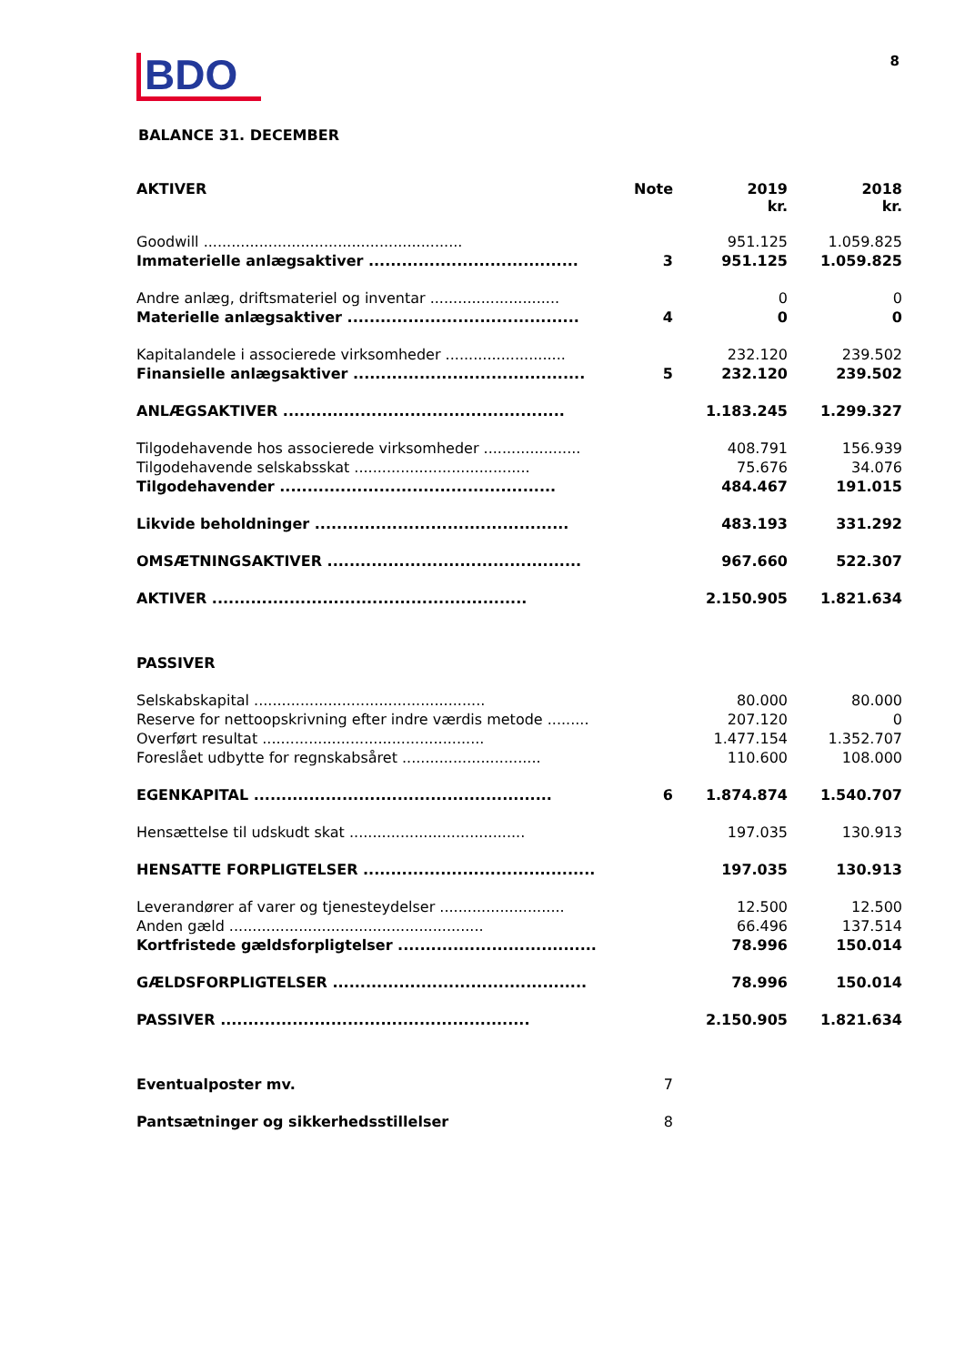BDO
8
BALANCE 31. DECEMBER
| AKTIVER | Note | 2019 kr. | 2018 kr. |
| --- | --- | --- | --- |
| Goodwill ........................................................ | | 951.125 | 1.059.825 |
| Immaterielle anlægsaktiver ...................................... | 3 | 951.125 | 1.059.825 |
| Andre anlæg, driftsmateriel og inventar ............................ | | 0 | 0 |
| Materielle anlægsaktiver .......................................... | 4 | 0 | 0 |
| Kapitalandele i associerede virksomheder .......................... | | 232.120 | 239.502 |
| Finansielle anlægsaktiver .......................................... | 5 | 232.120 | 239.502 |
| ANLÆGSAKTIVER ................................................... | | 1.183.245 | 1.299.327 |
| Tilgodehavende hos associerede virksomheder ..................... | | 408.791 | 156.939 |
| Tilgodehavende selskabsskat ...................................... | | 75.676 | 34.076 |
| Tilgodehavender .................................................. | | 484.467 | 191.015 |
| Likvide beholdninger .............................................. | | 483.193 | 331.292 |
| OMSÆTNINGSAKTIVER .............................................. | | 967.660 | 522.307 |
| AKTIVER ......................................................... | | 2.150.905 | 1.821.634 |
| PASSIVER | | | |
| Selskabskapital .................................................. | | 80.000 | 80.000 |
| Reserve for nettoopskrivning efter indre værdis metode ......... | | 207.120 | 0 |
| Overført resultat ................................................ | | 1.477.154 | 1.352.707 |
| Foreslået udbytte for regnskabsåret .............................. | | 110.600 | 108.000 |
| EGENKAPITAL ...................................................... | 6 | 1.874.874 | 1.540.707 |
| Hensættelse til udskudt skat ...................................... | | 197.035 | 130.913 |
| HENSATTE FORPLIGTELSER .......................................... | | 197.035 | 130.913 |
| Leverandører af varer og tjenesteydelser ........................... | | 12.500 | 12.500 |
| Anden gæld ....................................................... | | 66.496 | 137.514 |
| Kortfristede gældsforpligtelser .................................... | | 78.996 | 150.014 |
| GÆLDSFORPLIGTELSER .............................................. | | 78.996 | 150.014 |
| PASSIVER ........................................................ | | 2.150.905 | 1.821.634 |
| Eventualposter mv. | 7 | | |
| Pantsætninger og sikkerhedsstillelser | 8 | | |